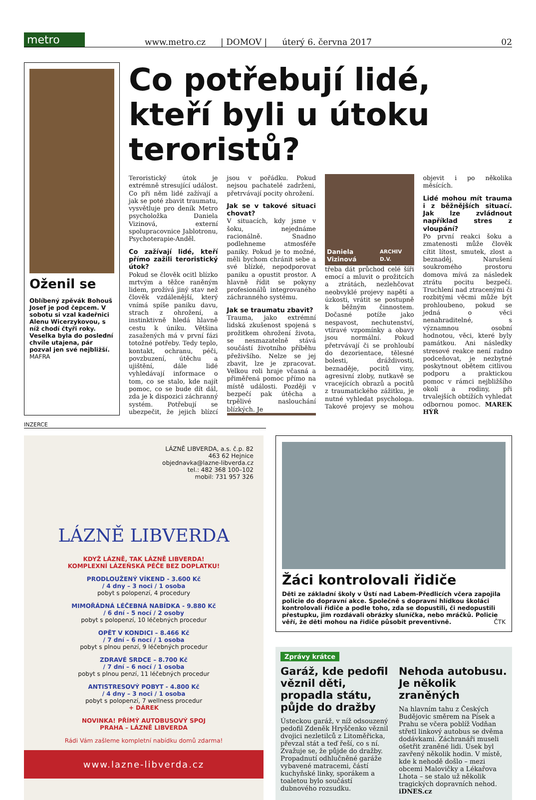metro
www.metro.cz | DOMOV | úterý 6. června 2017 02
Oženil se
Oblíbený zpěvák Bohouš Josef je pod čepcem. V sobotu si vzal kadeřnici Alenu Wicerzykovou, s níž chodí čtyři roky. Veselka byla do poslední chvíle utajena, pár pozval jen své nejbližší. MAFRA
Co potřebují lidé, kteří byli u útoku teroristů?
Teroristický útok je extrémně stresující událost. Co při něm lidé zažívají a jak se poté zbavit traumatu, vysvětluje pro deník Metro psycholožka Daniela Vizinová, externí spolupracovnice Jablotronu, Psychoterapie-Anděl.
Co zažívají lidé, kteří přímo zažili teroristický útok?
Pokud se člověk ocitl blízko mrtvým a těžce raněným lidem, prožívá jiný stav než člověk vzdálenější, který vnímá spíše paniku davu, strach z ohrožení, a instinktivně hledá hlavně cestu k úniku. Většina zasažených má v první fázi totožné potřeby. Tedy teplo, kontakt, ochranu, péči, povzbuzení, útěchu a ujištění, dále lidé vyhledávají informace o tom, co se stalo, kde najít pomoc, co se bude dít dál, zda je k dispozici záchranný systém. Potřebují se ubezpečit, že jejich blízcí jsou v pořádku. Pokud nejsou pachatelé zadrženi, přetrvávají pocity ohrožení.
Jak se v takové situaci chovat?
V situacích, kdy jsme v šoku, nejednáme racionálně. Snadno podlehneme atmosféře paniky. Pokud je to možné, měli bychom chránit sebe a své blízké, nepodporovat paniku a opustit prostor. A hlavně řídit se pokyny profesionálů integrovaného záchranného systému.
Jak se traumatu zbavit?
Trauma, jako extrémní lidská zkušenost spojená s prožitkem ohrožení života, se nesmazatelně stává součástí životního příběhu přeživšího. Nelze se jej zbavit, lze je zpracovat. Velkou roli hraje včasná a přiměřená pomoc přímo na místě události. Později v bezpečí pak útěcha a trpělivé naslouchání blízkých. Je
Daniela Vizinová ARCHIV D.V.
třeba dát průchod celé šíři emocí a mluvit o prožitcích a ztrátách, nezlehčovat neobvyklé projevy napětí a úzkosti, vrátit se postupně k běžným činnostem. Dočasné potíže jako nespavost, nechutenství, vtíravé vzpomínky a obavy jsou normální. Pokud přetrvávají či se prohloubí do dezorientace, tělesné bolesti, dráždivosti, beznaděje, pocitů viny, agresivní zloby, nutkavě se vracejících obrazů a pocitů z traumatického zážitku, je nutné vyhledat psychologa. Takové projevy se mohou objevit i po několika měsících.
Lidé mohou mít trauma i z běžnějších situací. Jak lze zvládnout například stres z vloupání?
Po první reakci šoku a zmatenosti může člověk cítit lítost, smutek, zlost a beznaděj. Narušení soukromého prostoru domova mívá za následek ztrátu pocitu bezpečí. Truchlení nad ztracenými či rozbitými věcmi může být prohloubeno, pokud se jedná o věci nenahraditelné, s významnou osobní hodnotou, věci, které byly památkou. Ani následky stresové reakce není radno podceňovat, je nezbytné poskytnout obětem citlivou podporu a praktickou pomoc v rámci nejbližšího okolí a rodiny, při trvalejších obtížích vyhledat odbornou pomoc. MAREK HÝŘ
INZERCE
LÁZNĚ LIBVERDA, a.s. č.p. 82
463 62 Hejnice
objednavka@lazne-libverda.cz
tel.: 482 368 100–102
mobil: 731 957 326
LÁZNĚ LIBVERDA
KDYŽ LÁZNĚ, TAK LÁZNĚ LIBVERDA!
KOMPLEXNÍ LÁZEŇSKÁ PÉČE BEZ DOPLATKU!
PRODLOUŽENÝ VÍKEND - 3.600 Kč
/ 4 dny – 3 noci / 1 osoba
pobyt s polopenzí, 4 procedury
MIMOŘÁDNÁ LÉČEBNÁ NABÍDKA - 9.880 Kč
/ 6 dní - 5 nocí / 2 osoby
pobyt s polopenzí, 10 léčebných procedur
OPĚT V KONDICI – 8.466 Kč
/ 7 dní – 6 nocí / 1 osoba
pobyt s plnou penzí, 9 léčebných procedur
ZDRAVÉ SRDCE – 8.700 Kč
/ 7 dní – 6 nocí / 1 osoba
pobyt s plnou penzí, 11 léčebných procedur
ANTISTRESOVÝ POBYT - 4.800 Kč
/ 4 dny – 3 noci / 1 osoba
pobyt s polopenzí, 7 wellness procedur
+ DÁREK
NOVINKA! PŘÍMÝ AUTOBUSOVÝ SPOJ
PRAHA – LÁZNĚ LIBVERDA
Rádi Vám zašleme kompletní nabídku domů zdarma!
www.lazne-libverda.cz
Žáci kontrolovali řidiče
Děti ze základní školy v Ústí nad Labem-Předlicích včera zapojila policie do dopravní akce. Společně s dopravní hlídkou školáci kontrolovali řidiče a podle toho, zda se dopustili, či nedopustili přestupku, jim rozdávali obrázky sluníčka, nebo mráčků. Policie věří, že děti mohou na řidiče působit preventivně. ČTK
Zprávy krátce
Garáž, kde pedofil věznil děti, propadla státu, půjde do dražby
Ústeckou garáž, v níž odsouzený pedofil Zdeněk Hryščenko věznil dvojici nezletilců z Litoměřicka, převzal stát a teď řeší, co s ní. Zvažuje se, že půjde do dražby. Propadnutí odhlučněné garáže vybavené matracemi, částí kuchyňské linky, sporákem a toaletou bylo součástí dubnového rozsudku.
Nehoda autobusu. Je několik zraněných
Na hlavním tahu z Českých Budějovic směrem na Písek a Prahu se včera poblíž Vodňan střetl linkový autobus se dvěma dodávkami. Záchranáři museli ošetřit zraněné lidi. Úsek byl zavřený několik hodin. V místě, kde k nehodě došlo – mezi obcemi Malovičky a Lékařova Lhota – se stalo už několik tragických dopravních nehod. iDNES.cz